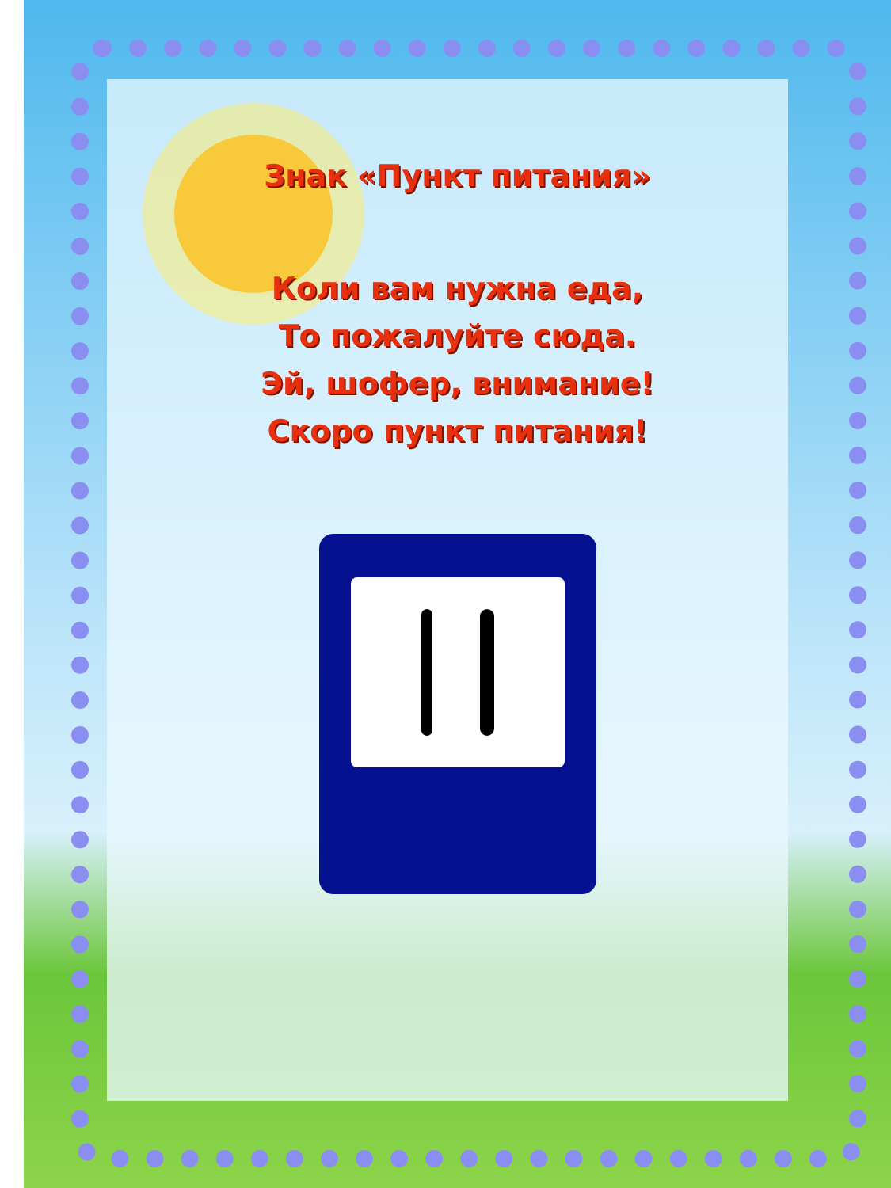Знак «Пункт питания»
Коли вам нужна еда,
То пожалуйте сюда.
Эй, шофер, внимание!
Скоро пункт питания!